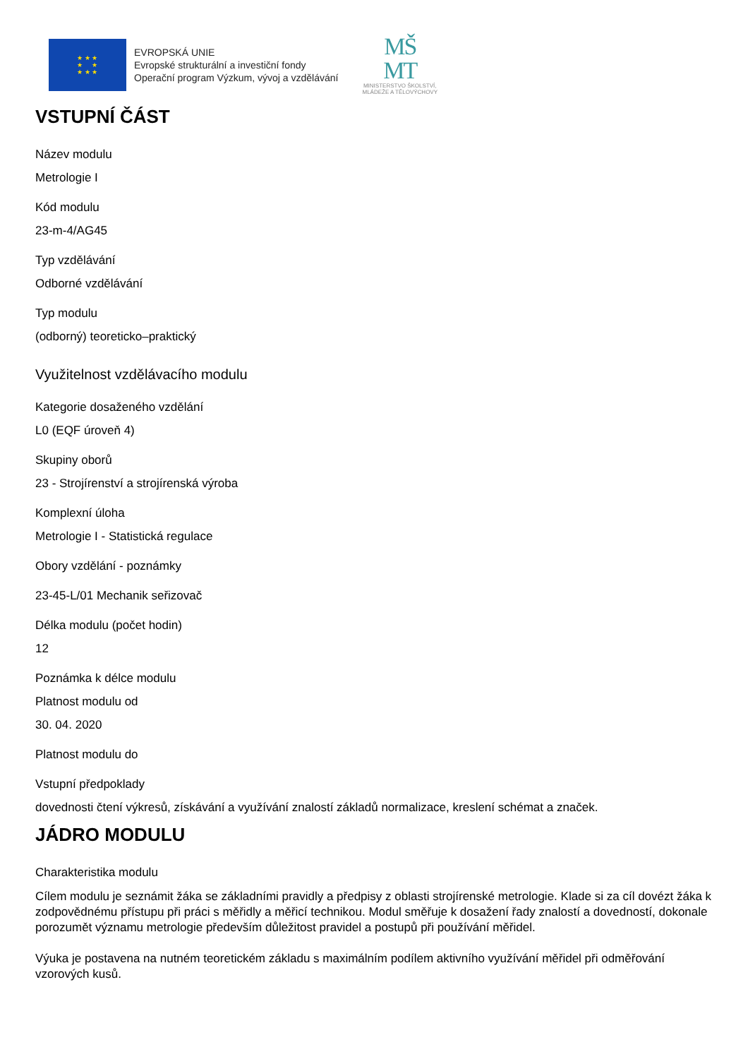★ ★ ★
★ ★
★ ★ ★
EVROPSKÁ UNIE
Evropské strukturální a investiční fondy
Operační program Výzkum, vývoj a vzdělávání
MŠ
MT
MINISTERSTVO ŠKOLSTVÍ,
MLÁDEŽE A TĚLOVÝCHOVY
VSTUPNÍ ČÁST
Název modulu
Metrologie I
Kód modulu
23-m-4/AG45
Typ vzdělávání
Odborné vzdělávání
Typ modulu
(odborný) teoreticko–praktický
Využitelnost vzdělávacího modulu
Kategorie dosaženého vzdělání
L0 (EQF úroveň 4)
Skupiny oborů
23 - Strojírenství a strojírenská výroba
Komplexní úloha
Metrologie I - Statistická regulace
Obory vzdělání - poznámky
23-45-L/01 Mechanik seřizovač
Délka modulu (počet hodin)
12
Poznámka k délce modulu
Platnost modulu od
30. 04. 2020
Platnost modulu do
Vstupní předpoklady
dovednosti čtení výkresů, získávání a využívání znalostí základů normalizace, kreslení schémat a značek.
JÁDRO MODULU
Charakteristika modulu
Cílem modulu je seznámit žáka se základními pravidly a předpisy z oblasti strojírenské metrologie. Klade si za cíl dovézt žáka k zodpovědnému přístupu při práci s měřidly a měřicí technikou. Modul směřuje k dosažení řady znalostí a dovedností, dokonale porozumět významu metrologie především důležitost pravidel a postupů při používání měřidel.
Výuka je postavena na nutném teoretickém základu s maximálním podílem aktivního využívání měřidel při odměřování vzorových kusů.